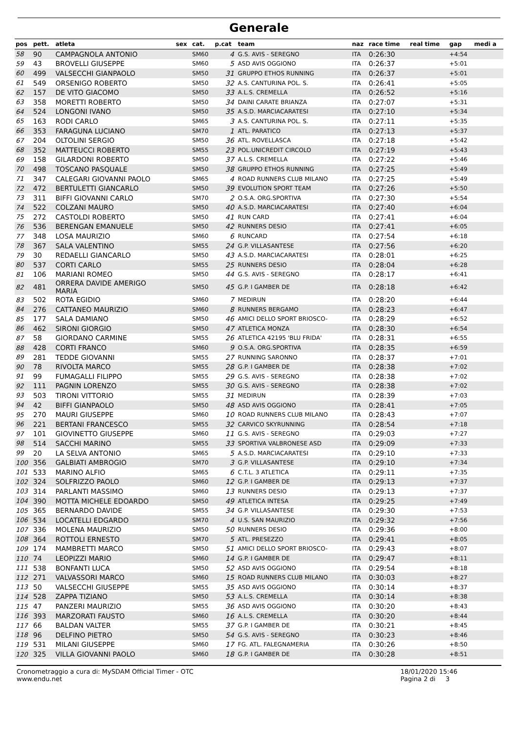Generale
| pos | pett. | atleta | sex | cat. | p.cat | team | naz | race time | real time | gap | medi a |
| --- | --- | --- | --- | --- | --- | --- | --- | --- | --- | --- | --- |
| 58 | 90 | CAMPAGNOLA ANTONIO | | SM60 | 4 | G.S. AVIS - SEREGNO | ITA | 0:26:30 | | +4:54 | |
| 59 | 43 | BROVELLI GIUSEPPE | | SM60 | 5 | ASD AVIS OGGIONO | ITA | 0:26:37 | | +5:01 | |
| 60 | 499 | VALSECCHI GIANPAOLO | | SM50 | 31 | GRUPPO ETHOS RUNNING | ITA | 0:26:37 | | +5:01 | |
| 61 | 549 | ORSENIGO ROBERTO | | SM50 | 32 | A.S. CANTURINA POL. S. | ITA | 0:26:41 | | +5:05 | |
| 62 | 157 | DE VITO GIACOMO | | SM50 | 33 | A.L.S. CREMELLA | ITA | 0:26:52 | | +5:16 | |
| 63 | 358 | MORETTI ROBERTO | | SM50 | 34 | DAINI CARATE BRIANZA | ITA | 0:27:07 | | +5:31 | |
| 64 | 524 | LONGONI IVANO | | SM50 | 35 | A.S.D. MARCIACARATESI | ITA | 0:27:10 | | +5:34 | |
| 65 | 163 | RODI CARLO | | SM65 | 3 | A.S. CANTURINA POL. S. | ITA | 0:27:11 | | +5:35 | |
| 66 | 353 | FARAGUNA LUCIANO | | SM70 | 1 | ATL. PARATICO | ITA | 0:27:13 | | +5:37 | |
| 67 | 204 | OLTOLINI SERGIO | | SM50 | 36 | ATL. ROVELLASCA | ITA | 0:27:18 | | +5:42 | |
| 68 | 352 | MATTEUCCI ROBERTO | | SM55 | 23 | POL.UNICREDIT CIRCOLO | ITA | 0:27:19 | | +5:43 | |
| 69 | 158 | GILARDONI ROBERTO | | SM50 | 37 | A.L.S. CREMELLA | ITA | 0:27:22 | | +5:46 | |
| 70 | 498 | TOSCANO PASQUALE | | SM50 | 38 | GRUPPO ETHOS RUNNING | ITA | 0:27:25 | | +5:49 | |
| 71 | 347 | CALEGARI GIOVANNI PAOLO | | SM65 | 4 | ROAD RUNNERS CLUB MILANO | ITA | 0:27:25 | | +5:49 | |
| 72 | 472 | BERTULETTI GIANCARLO | | SM50 | 39 | EVOLUTION SPORT TEAM | ITA | 0:27:26 | | +5:50 | |
| 73 | 311 | BIFFI GIOVANNI CARLO | | SM70 | 2 | O.S.A. ORG.SPORTIVA | ITA | 0:27:30 | | +5:54 | |
| 74 | 522 | COLZANI MAURO | | SM50 | 40 | A.S.D. MARCIACARATESI | ITA | 0:27:40 | | +6:04 | |
| 75 | 272 | CASTOLDI ROBERTO | | SM50 | 41 | RUN CARD | ITA | 0:27:41 | | +6:04 | |
| 76 | 536 | BERENGAN EMANUELE | | SM50 | 42 | RUNNERS DESIO | ITA | 0:27:41 | | +6:05 | |
| 77 | 348 | LOSA MAURIZIO | | SM60 | 6 | RUNCARD | ITA | 0:27:54 | | +6:18 | |
| 78 | 367 | SALA VALENTINO | | SM55 | 24 | G.P. VILLASANTESE | ITA | 0:27:56 | | +6:20 | |
| 79 | 30 | REDAELLI GIANCARLO | | SM50 | 43 | A.S.D. MARCIACARATESI | ITA | 0:28:01 | | +6:25 | |
| 80 | 537 | CORTI CARLO | | SM55 | 25 | RUNNERS DESIO | ITA | 0:28:04 | | +6:28 | |
| 81 | 106 | MARIANI ROMEO | | SM50 | 44 | G.S. AVIS - SEREGNO | ITA | 0:28:17 | | +6:41 | |
| 82 | 481 | ORRERA DAVIDE AMERIGO MARIA | | SM50 | 45 | G.P. I GAMBER DE | ITA | 0:28:18 | | +6:42 | |
| 83 | 502 | ROTA EGIDIO | | SM60 | 7 | MEDIRUN | ITA | 0:28:20 | | +6:44 | |
| 84 | 276 | CATTANEO MAURIZIO | | SM60 | 8 | RUNNERS BERGAMO | ITA | 0:28:23 | | +6:47 | |
| 85 | 177 | SALA DAMIANO | | SM50 | 46 | AMICI DELLO SPORT BRIOSCO- | ITA | 0:28:29 | | +6:52 | |
| 86 | 462 | SIRONI GIORGIO | | SM50 | 47 | ATLETICA MONZA | ITA | 0:28:30 | | +6:54 | |
| 87 | 58 | GIORDANO CARMINE | | SM55 | 26 | ATLETICA 42195 'BLU FRIDA' | ITA | 0:28:31 | | +6:55 | |
| 88 | 428 | CORTI FRANCO | | SM60 | 9 | O.S.A. ORG.SPORTIVA | ITA | 0:28:35 | | +6:59 | |
| 89 | 281 | TEDDE GIOVANNI | | SM55 | 27 | RUNNING SARONNO | ITA | 0:28:37 | | +7:01 | |
| 90 | 78 | RIVOLTA MARCO | | SM55 | 28 | G.P. I GAMBER DE | ITA | 0:28:38 | | +7:02 | |
| 91 | 99 | FUMAGALLI FILIPPO | | SM55 | 29 | G.S. AVIS - SEREGNO | ITA | 0:28:38 | | +7:02 | |
| 92 | 111 | PAGNIN LORENZO | | SM55 | 30 | G.S. AVIS - SEREGNO | ITA | 0:28:38 | | +7:02 | |
| 93 | 503 | TIRONI VITTORIO | | SM55 | 31 | MEDIRUN | ITA | 0:28:39 | | +7:03 | |
| 94 | 42 | BIFFI GIANPAOLO | | SM50 | 48 | ASD AVIS OGGIONO | ITA | 0:28:41 | | +7:05 | |
| 95 | 270 | MAURI GIUSEPPE | | SM60 | 10 | ROAD RUNNERS CLUB MILANO | ITA | 0:28:43 | | +7:07 | |
| 96 | 221 | BERTANI FRANCESCO | | SM55 | 32 | CARVICO SKYRUNNING | ITA | 0:28:54 | | +7:18 | |
| 97 | 101 | GIOVINETTO GIUSEPPE | | SM60 | 11 | G.S. AVIS - SEREGNO | ITA | 0:29:03 | | +7:27 | |
| 98 | 514 | SACCHI MARINO | | SM55 | 33 | SPORTIVA VALBRONESE ASD | ITA | 0:29:09 | | +7:33 | |
| 99 | 20 | LA SELVA ANTONIO | | SM65 | 5 | A.S.D. MARCIACARATESI | ITA | 0:29:10 | | +7:33 | |
| 100 | 356 | GALBIATI AMBROGIO | | SM70 | 3 | G.P. VILLASANTESE | ITA | 0:29:10 | | +7:34 | |
| 101 | 533 | MARINO ALFIO | | SM65 | 6 | C.T.L. 3 ATLETICA | ITA | 0:29:11 | | +7:35 | |
| 102 | 324 | SOLFRIZZO PAOLO | | SM60 | 12 | G.P. I GAMBER DE | ITA | 0:29:13 | | +7:37 | |
| 103 | 314 | PARLANTI MASSIMO | | SM60 | 13 | RUNNERS DESIO | ITA | 0:29:13 | | +7:37 | |
| 104 | 390 | MOTTA MICHELE EDOARDO | | SM50 | 49 | ATLETICA INTESA | ITA | 0:29:25 | | +7:49 | |
| 105 | 365 | BERNARDO DAVIDE | | SM55 | 34 | G.P. VILLASANTESE | ITA | 0:29:30 | | +7:53 | |
| 106 | 534 | LOCATELLI EDGARDO | | SM70 | 4 | U.S. SAN MAURIZIO | ITA | 0:29:32 | | +7:56 | |
| 107 | 336 | MOLENA MAURIZIO | | SM50 | 50 | RUNNERS DESIO | ITA | 0:29:36 | | +8:00 | |
| 108 | 364 | ROTTOLI ERNESTO | | SM70 | 5 | ATL. PRESEZZO | ITA | 0:29:41 | | +8:05 | |
| 109 | 174 | MAMBRETTI MARCO | | SM50 | 51 | AMICI DELLO SPORT BRIOSCO- | ITA | 0:29:43 | | +8:07 | |
| 110 | 74 | LEOPIZZI MARIO | | SM60 | 14 | G.P. I GAMBER DE | ITA | 0:29:47 | | +8:11 | |
| 111 | 538 | BONFANTI LUCA | | SM50 | 52 | ASD AVIS OGGIONO | ITA | 0:29:54 | | +8:18 | |
| 112 | 271 | VALVASSORI MARCO | | SM60 | 15 | ROAD RUNNERS CLUB MILANO | ITA | 0:30:03 | | +8:27 | |
| 113 | 50 | VALSECCHI GIUSEPPE | | SM55 | 35 | ASD AVIS OGGIONO | ITA | 0:30:14 | | +8:37 | |
| 114 | 528 | ZAPPA TIZIANO | | SM50 | 53 | A.L.S. CREMELLA | ITA | 0:30:14 | | +8:38 | |
| 115 | 47 | PANZERI MAURIZIO | | SM55 | 36 | ASD AVIS OGGIONO | ITA | 0:30:20 | | +8:43 | |
| 116 | 393 | MARZORATI FAUSTO | | SM60 | 16 | A.L.S. CREMELLA | ITA | 0:30:20 | | +8:44 | |
| 117 | 66 | BALDAN VALTER | | SM55 | 37 | G.P. I GAMBER DE | ITA | 0:30:21 | | +8:45 | |
| 118 | 96 | DELFINO PIETRO | | SM50 | 54 | G.S. AVIS - SEREGNO | ITA | 0:30:23 | | +8:46 | |
| 119 | 531 | MILANI GIUSEPPE | | SM60 | 17 | FG. ATL. FALEGNAMERIA | ITA | 0:30:26 | | +8:50 | |
| 120 | 325 | VILLA GIOVANNI PAOLO | | SM60 | 18 | G.P. I GAMBER DE | ITA | 0:30:28 | | +8:51 | |
Cronometraggio a cura di: MySDAM Official Timer - OTC
www.endu.net
18/01/2020 15:46
Pagina 2 di 3